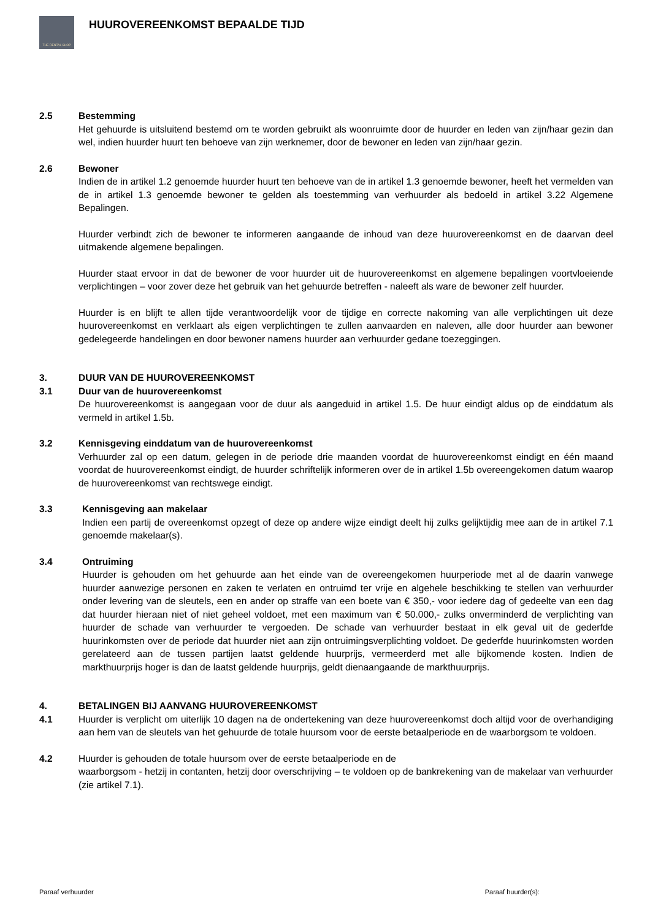THE RENTAL SHOP
HUUROVEREENKOMST BEPAALDE TIJD
2.5 Bestemming
Het gehuurde is uitsluitend bestemd om te worden gebruikt als woonruimte door de huurder en leden van zijn/haar gezin dan wel, indien huurder huurt ten behoeve van zijn werknemer, door de bewoner en leden van zijn/haar gezin.
2.6 Bewoner
Indien de in artikel 1.2 genoemde huurder huurt ten behoeve van de in artikel 1.3 genoemde bewoner, heeft het vermelden van de in artikel 1.3 genoemde bewoner te gelden als toestemming van verhuurder als bedoeld in artikel 3.22 Algemene Bepalingen.
Huurder verbindt zich de bewoner te informeren aangaande de inhoud van deze huurovereenkomst en de daarvan deel uitmakende algemene bepalingen.
Huurder staat ervoor in dat de bewoner de voor huurder uit de huurovereenkomst en algemene bepalingen voortvloeiende verplichtingen – voor zover deze het gebruik van het gehuurde betreffen - naleeft als ware de bewoner zelf huurder.
Huurder is en blijft te allen tijde verantwoordelijk voor de tijdige en correcte nakoming van alle verplichtingen uit deze huurovereenkomst en verklaart als eigen verplichtingen te zullen aanvaarden en naleven, alle door huurder aan bewoner gedelegeerde handelingen en door bewoner namens huurder aan verhuurder gedane toezeggingen.
3. DUUR VAN DE HUUROVEREENKOMST
3.1 Duur van de huurovereenkomst
De huurovereenkomst is aangegaan voor de duur als aangeduid in artikel 1.5. De huur eindigt aldus op de einddatum als vermeld in artikel 1.5b.
3.2 Kennisgeving einddatum van de huurovereenkomst
Verhuurder zal op een datum, gelegen in de periode drie maanden voordat de huurovereenkomst eindigt en één maand voordat de huurovereenkomst eindigt, de huurder schriftelijk informeren over de in artikel 1.5b overeengekomen datum waarop de huurovereenkomst van rechtswege eindigt.
3.3 Kennisgeving aan makelaar
Indien een partij de overeenkomst opzegt of deze op andere wijze eindigt deelt hij zulks gelijktijdig mee aan de in artikel 7.1 genoemde makelaar(s).
3.4 Ontruiming
Huurder is gehouden om het gehuurde aan het einde van de overeengekomen huurperiode met al de daarin vanwege huurder aanwezige personen en zaken te verlaten en ontruimd ter vrije en algehele beschikking te stellen van verhuurder onder levering van de sleutels, een en ander op straffe van een boete van € 350,- voor iedere dag of gedeelte van een dag dat huurder hieraan niet of niet geheel voldoet, met een maximum van € 50.000,- zulks onverminderd de verplichting van huurder de schade van verhuurder te vergoeden. De schade van verhuurder bestaat in elk geval uit de gederfde huurinkomsten over de periode dat huurder niet aan zijn ontruimingsverplichting voldoet. De gederfde huurinkomsten worden gerelateerd aan de tussen partijen laatst geldende huurprijs, vermeerderd met alle bijkomende kosten. Indien de markthuurprijs hoger is dan de laatst geldende huurprijs, geldt dienaangaande de markthuurprijs.
4. BETALINGEN BIJ AANVANG HUUROVEREENKOMST
4.1 Huurder is verplicht om uiterlijk 10 dagen na de ondertekening van deze huurovereenkomst doch altijd voor de overhandiging aan hem van de sleutels van het gehuurde de totale huursom voor de eerste betaalperiode en de waarborgsom te voldoen.
4.2 Huurder is gehouden de totale huursom over de eerste betaalperiode en de
waarborgsom - hetzij in contanten, hetzij door overschrijving – te voldoen op de bankrekening van de makelaar van verhuurder (zie artikel 7.1).
Paraaf verhuurder Paraaf huurder(s):